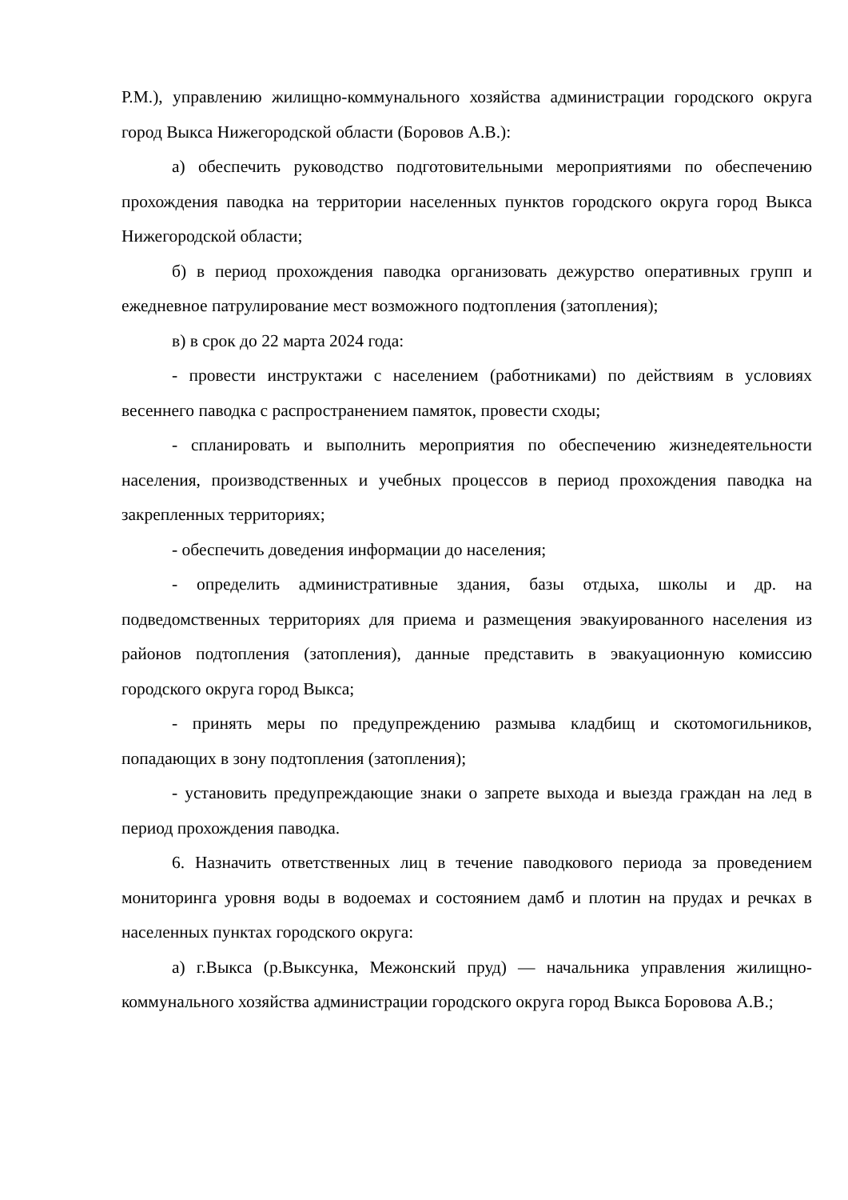Р.М.), управлению жилищно-коммунального хозяйства администрации городского округа город Выкса Нижегородской области (Боровов А.В.):
а) обеспечить руководство подготовительными мероприятиями по обеспечению прохождения паводка на территории населенных пунктов городского округа город Выкса Нижегородской области;
б) в период прохождения паводка организовать дежурство оперативных групп и ежедневное патрулирование мест возможного подтопления (затопления);
в) в срок до 22 марта 2024 года:
- провести инструктажи с населением (работниками) по действиям в условиях весеннего паводка с распространением памяток, провести сходы;
- спланировать и выполнить мероприятия по обеспечению жизнедеятельности населения, производственных и учебных процессов в период прохождения паводка на закрепленных территориях;
- обеспечить доведения информации до населения;
- определить административные здания, базы отдыха, школы и др. на подведомственных территориях для приема и размещения эвакуированного населения из районов подтопления (затопления), данные представить в эвакуационную комиссию городского округа город Выкса;
- принять меры по предупреждению размыва кладбищ и скотомогильников, попадающих в зону подтопления (затопления);
- установить предупреждающие знаки о запрете выхода и выезда граждан на лед в период прохождения паводка.
6. Назначить ответственных лиц в течение паводкового периода за проведением мониторинга уровня воды в водоемах и состоянием дамб и плотин на прудах и речках в населенных пунктах городского округа:
а) г.Выкса (р.Выксунка, Межонский пруд) — начальника управления жилищно-коммунального хозяйства администрации городского округа город Выкса Боровова А.В.;